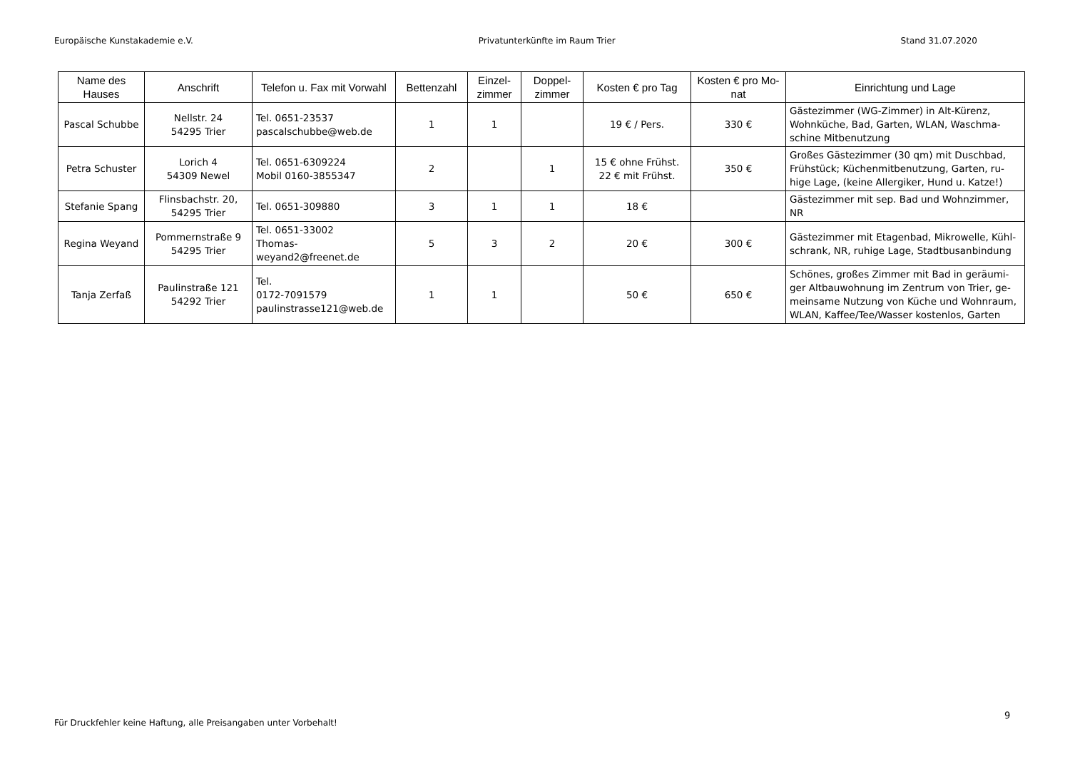Europäische Kunstakademie e.V. Privatunterkünfte im Raum Trier Stand 31.07.2020
| Name des Hauses | Anschrift | Telefon u. Fax mit Vorwahl | Bettenzahl | Einzel-zimmer | Doppel-zimmer | Kosten € pro Tag | Kosten € pro Mo-nat | Einrichtung und Lage |
| --- | --- | --- | --- | --- | --- | --- | --- | --- |
| Pascal Schubbe | Nellstr. 24 54295 Trier | Tel. 0651-23537 pascalschubbe@web.de | 1 | 1 | | 19 € / Pers. | 330 € | Gästezimmer (WG-Zimmer) in Alt-Kürenz, Wohnküche, Bad, Garten, WLAN, Waschma-schine Mitbenutzung |
| Petra Schuster | Lorich 4 54309 Newel | Tel. 0651-6309224 Mobil 0160-3855347 | 2 | | 1 | 15 € ohne Frühst. 22 € mit Frühst. | 350 € | Großes Gästezimmer (30 qm) mit Duschbad, Frühstück; Küchenmitbenutzung, Garten, ru-hige Lage, (keine Allergiker, Hund u. Katze!) |
| Stefanie Spang | Flinsbachstr. 20, 54295 Trier | Tel. 0651-309880 | 3 | 1 | 1 | 18 € | | Gästezimmer mit sep. Bad und Wohnzimmer, NR |
| Regina Weyand | Pommernstraße 9 54295 Trier | Tel. 0651-33002 Thomas- weyand2@freenet.de | 5 | 3 | 2 | 20 € | 300 € | Gästezimmer mit Etagenbad, Mikrowelle, Kühl-schrank, NR, ruhige Lage, Stadtbusanbindung |
| Tanja Zerfaß | Paulinstraße 121 54292 Trier | Tel. 0172-7091579 paulinstrasse121@web.de | 1 | 1 | | 50 € | 650 € | Schönes, großes Zimmer mit Bad in geräumi-ger Altbauwohnung im Zentrum von Trier, ge-meinsame Nutzung von Küche und Wohnraum, WLAN, Kaffee/Tee/Wasser kostenlos, Garten |
9
Für Druckfehler keine Haftung, alle Preisangaben unter Vorbehalt!